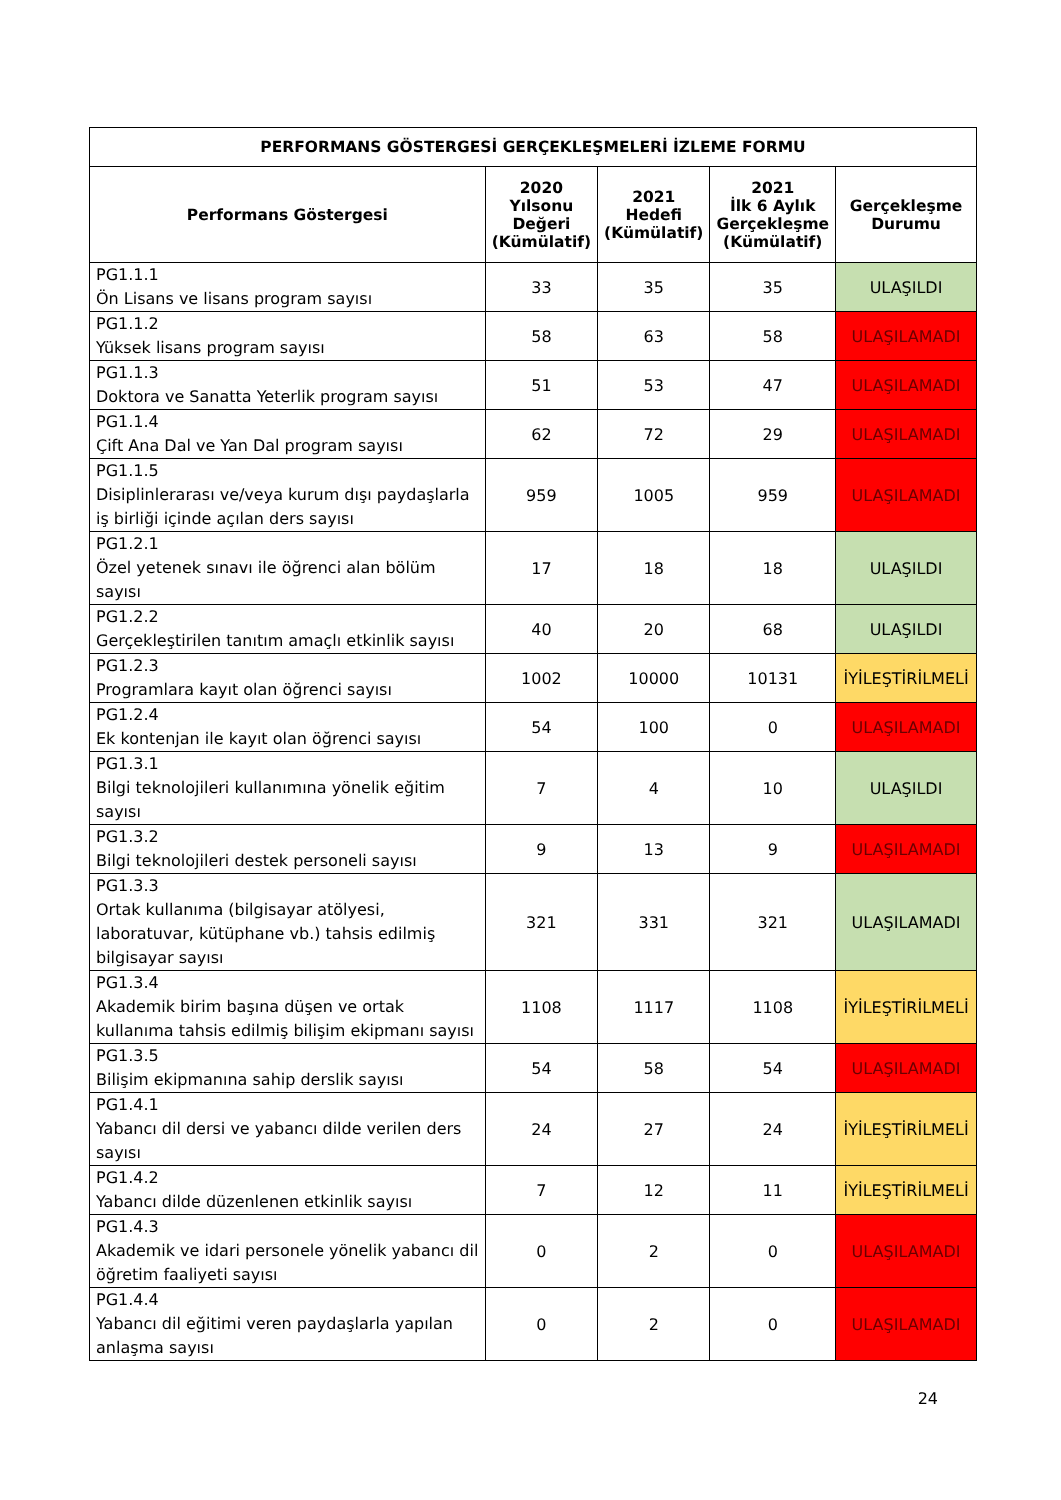| PERFORMANS GÖSTERGESİ GERÇEKLEŞMELERİ İZLEME FORMU | | | | |
| --- | --- | --- | --- | --- |
| Performans Göstergesi | 2020 Yılsonu Değeri (Kümülatif) | 2021 Hedefi (Kümülatif) | 2021 İlk 6 Aylık Gerçekleşme (Kümülatif) | Gerçekleşme Durumu |
| PG1.1.1 Ön Lisans ve lisans program sayısı | 33 | 35 | 35 | ULAŞILDI |
| PG1.1.2 Yüksek lisans program sayısı | 58 | 63 | 58 | ULAŞILAMADI |
| PG1.1.3 Doktora ve Sanatta Yeterlik program sayısı | 51 | 53 | 47 | ULAŞILAMADI |
| PG1.1.4 Çift Ana Dal ve Yan Dal program sayısı | 62 | 72 | 29 | ULAŞILAMADI |
| PG1.1.5 Disiplinlerarası ve/veya kurum dışı paydaşlarla iş birliği içinde açılan ders sayısı | 959 | 1005 | 959 | ULAŞILAMADI |
| PG1.2.1 Özel yetenek sınavı ile öğrenci alan bölüm sayısı | 17 | 18 | 18 | ULAŞILDI |
| PG1.2.2 Gerçekleştirilen tanıtım amaçlı etkinlik sayısı | 40 | 20 | 68 | ULAŞILDI |
| PG1.2.3 Programlara kayıt olan öğrenci sayısı | 1002 | 10000 | 10131 | İYİLEŞTİRİLMELİ |
| PG1.2.4 Ek kontenjan ile kayıt olan öğrenci sayısı | 54 | 100 | 0 | ULAŞILAMADI |
| PG1.3.1 Bilgi teknolojileri kullanımına yönelik eğitim sayısı | 7 | 4 | 10 | ULAŞILDI |
| PG1.3.2 Bilgi teknolojileri destek personeli sayısı | 9 | 13 | 9 | ULAŞILAMADI |
| PG1.3.3 Ortak kullanıma (bilgisayar atölyesi, laboratuvar, kütüphane vb.) tahsis edilmiş bilgisayar sayısı | 321 | 331 | 321 | ULAŞILAMADI |
| PG1.3.4 Akademik birim başına düşen ve ortak kullanıma tahsis edilmiş bilişim ekipmanı sayısı | 1108 | 1117 | 1108 | İYİLEŞTİRİLMELİ |
| PG1.3.5 Bilişim ekipmanına sahip derslik sayısı | 54 | 58 | 54 | ULAŞILAMADI |
| PG1.4.1 Yabancı dil dersi ve yabancı dilde verilen ders sayısı | 24 | 27 | 24 | İYİLEŞTİRİLMELİ |
| PG1.4.2 Yabancı dilde düzenlenen etkinlik sayısı | 7 | 12 | 11 | İYİLEŞTİRİLMELİ |
| PG1.4.3 Akademik ve idari personele yönelik yabancı dil öğretim faaliyeti sayısı | 0 | 2 | 0 | ULAŞILAMADI |
| PG1.4.4 Yabancı dil eğitimi veren paydaşlarla yapılan anlaşma sayısı | 0 | 2 | 0 | ULAŞILAMADI |
24